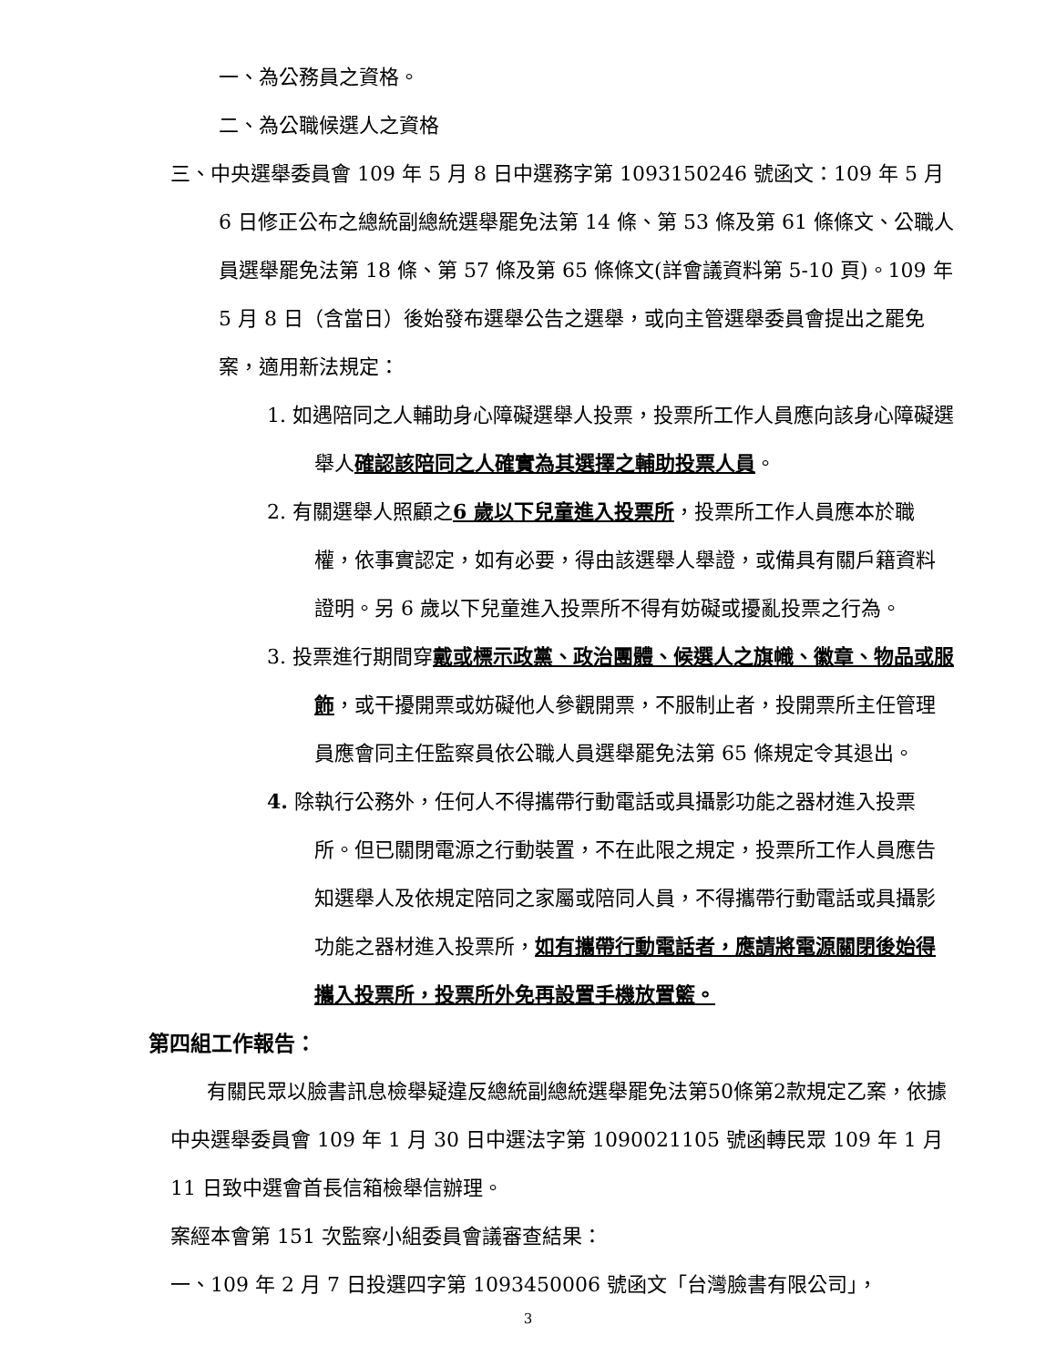一、為公務員之資格。
二、為公職候選人之資格
三、中央選舉委員會 109 年 5 月 8 日中選務字第 1093150246 號函文：109 年 5 月 6 日修正公布之總統副總統選舉罷免法第 14 條、第 53 條及第 61 條條文、公職人員選舉罷免法第 18 條、第 57 條及第 65 條條文(詳會議資料第 5-10 頁)。109 年 5 月 8 日（含當日）後始發布選舉公告之選舉，或向主管選舉委員會提出之罷免案，適用新法規定：
1. 如遇陪同之人輔助身心障礙選舉人投票，投票所工作人員應向該身心障礙選舉人確認該陪同之人確實為其選擇之輔助投票人員。
2. 有關選舉人照顧之6 歲以下兒童進入投票所，投票所工作人員應本於職權，依事實認定，如有必要，得由該選舉人舉證，或備具有關戶籍資料證明。另 6 歲以下兒童進入投票所不得有妨礙或擾亂投票之行為。
3. 投票進行期間穿戴或標示政黨、政治團體、候選人之旗幟、徽章、物品或服飾，或干擾開票或妨礙他人參觀開票，不服制止者，投開票所主任管理員應會同主任監察員依公職人員選舉罷免法第 65 條規定令其退出。
4. 除執行公務外，任何人不得攜帶行動電話或具攝影功能之器材進入投票所。但已關閉電源之行動裝置，不在此限之規定，投票所工作人員應告知選舉人及依規定陪同之家屬或陪同人員，不得攜帶行動電話或具攝影功能之器材進入投票所，如有攜帶行動電話者，應請將電源關閉後始得攜入投票所，投票所外免再設置手機放置籃。
第四組工作報告：
有關民眾以臉書訊息檢舉疑違反總統副總統選舉罷免法第50條第2款規定乙案，依據中央選舉委員會 109 年 1 月 30 日中選法字第 1090021105 號函轉民眾 109 年 1 月 11 日致中選會首長信箱檢舉信辦理。
案經本會第 151 次監察小組委員會議審查結果：
一、109 年 2 月 7 日投選四字第 1093450006 號函文「台灣臉書有限公司」，
3